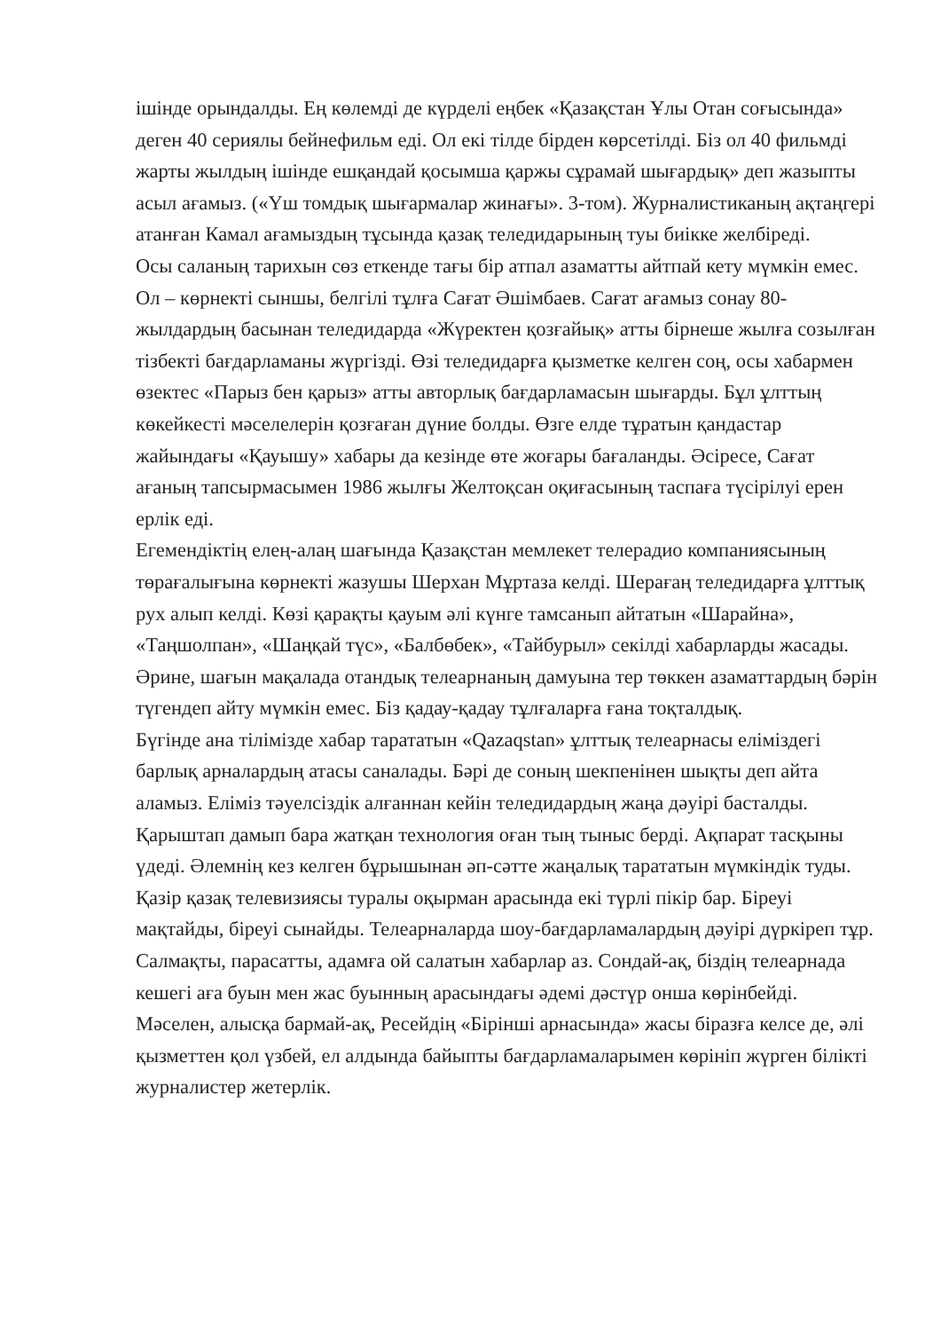ішінде орындалды. Ең көлемді де күрделі еңбек «Қазақстан Ұлы Отан соғысында» деген 40 сериялы бейнефильм еді. Ол екі тілде бірден көрсетілді. Біз ол 40 фильмді жарты жылдың ішінде ешқандай қосымша қаржы сұрамай шығардық» деп жазыпты асыл ағамыз. («Үш томдық шығармалар жинағы». 3-том). Журналистиканың ақтаңгері атанған Камал ағамыздың тұсында қазақ теледидарының туы биікке желбіреді.
Осы саланың тарихын сөз еткенде тағы бір атпал азаматты айтпай кету мүмкін емес. Ол – көрнекті сыншы, белгілі тұлға Сағат Әшімбаев. Сағат ағамыз сонау 80-жылдардың басынан теледидарда «Жүректен қозғайық» атты бірнеше жылға созылған тізбекті бағдарламаны жүргізді. Өзі теледидарға қызметке келген соң, осы хабармен өзектес «Парыз бен қарыз» атты авторлық бағдарламасын шығарды. Бұл ұлттың көкейкесті мәселелерін қозғаған дүние болды. Өзге елде тұратын қандастар жайындағы «Қауышу» хабары да кезінде өте жоғары бағаланды. Әсіресе, Сағат ағаның тапсырмасымен 1986 жылғы Желтоқсан оқиғасының таспаға түсірілуі ерен ерлік еді.
Егемендіктің елең-алаң шағында Қазақстан мемлекет телерадио компаниясының төрағалығына көрнекті жазушы Шерхан Мұртаза келді. Шерағаң теледидарға ұлттық рух алып келді. Көзі қарақты қауым әлі күнге тамсанып айтатын «Шарайна», «Таңшолпан», «Шаңқай түс», «Балбөбек», «Тайбурыл» секілді хабарларды жасады.
Әрине, шағын мақалада отандық телеарнаның дамуына тер төккен азаматтардың бәрін түгендеп айту мүмкін емес. Біз қадау-қадау тұлғаларға ғана тоқталдық.
Бүгінде ана тілімізде хабар тарататын «Qazaqstan» ұлттық телеарнасы еліміздегі барлық арналардың атасы саналады. Бәрі де соның шекпенінен шықты деп айта аламыз. Еліміз тәуелсіздік алғаннан кейін теледидардың жаңа дәуірі басталды. Қарыштап дамып бара жатқан технология оған тың тыныс берді. Ақпарат тасқыны үдеді. Әлемнің кез келген бұрышынан әп-сәтте жаңалық тарататын мүмкіндік туды.
Қазір қазақ телевизиясы туралы оқырман арасында екі түрлі пікір бар. Біреуі мақтайды, біреуі сынайды. Телеарналарда шоу-бағдарламалардың дәуірі дүркіреп тұр. Салмақты, парасатты, адамға ой салатын хабарлар аз. Сондай-ақ, біздің телеарнада кешегі аға буын мен жас буынның арасындағы әдемі дәстүр онша көрінбейді. Мәселен, алысқа бармай-ақ, Ресейдің «Бірінші арнасында» жасы біразға келсе де, әлі қызметтен қол үзбей, ел алдында байыпты бағдарламаларымен көрініп жүрген білікті журналистер жетерлік.